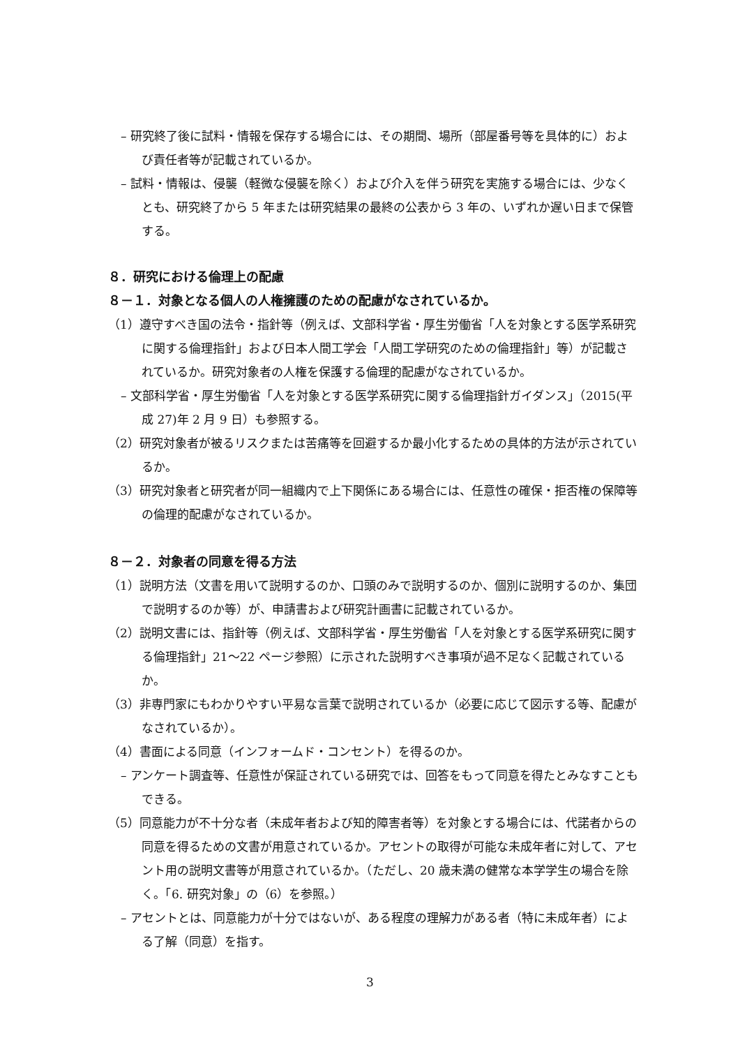– 研究終了後に試料・情報を保存する場合には、その期間、場所（部屋番号等を具体的に）および責任者等が記載されているか。
– 試料・情報は、侵襲（軽微な侵襲を除く）および介入を伴う研究を実施する場合には、少なくとも、研究終了から 5 年または研究結果の最終の公表から 3 年の、いずれか遅い日まで保管する。
８．研究における倫理上の配慮
８－１．対象となる個人の人権擁護のための配慮がなされているか。
（1）遵守すべき国の法令・指針等（例えば、文部科学省・厚生労働省「人を対象とする医学系研究に関する倫理指針」および日本人間工学会「人間工学研究のための倫理指針」等）が記載されているか。研究対象者の人権を保護する倫理的配慮がなされているか。
– 文部科学省・厚生労働省「人を対象とする医学系研究に関する倫理指針ガイダンス」（2015(平成 27)年 2 月 9 日）も参照する。
（2）研究対象者が被るリスクまたは苦痛等を回避するか最小化するための具体的方法が示されているか。
（3）研究対象者と研究者が同一組織内で上下関係にある場合には、任意性の確保・拒否権の保障等の倫理的配慮がなされているか。
８－２．対象者の同意を得る方法
（1）説明方法（文書を用いて説明するのか、口頭のみで説明するのか、個別に説明するのか、集団で説明するのか等）が、申請書および研究計画書に記載されているか。
（2）説明文書には、指針等（例えば、文部科学省・厚生労働省「人を対象とする医学系研究に関する倫理指針」21～22 ページ参照）に示された説明すべき事項が過不足なく記載されているか。
（3）非専門家にもわかりやすい平易な言葉で説明されているか（必要に応じて図示する等、配慮がなされているか）。
（4）書面による同意（インフォームド・コンセント）を得るのか。
– アンケート調査等、任意性が保証されている研究では、回答をもって同意を得たとみなすこともできる。
（5）同意能力が不十分な者（未成年者および知的障害者等）を対象とする場合には、代諾者からの同意を得るための文書が用意されているか。アセントの取得が可能な未成年者に対して、アセント用の説明文書等が用意されているか。（ただし、20 歳未満の健常な本学学生の場合を除く。「6. 研究対象」の（6）を参照。）
– アセントとは、同意能力が十分ではないが、ある程度の理解力がある者（特に未成年者）による了解（同意）を指す。
3